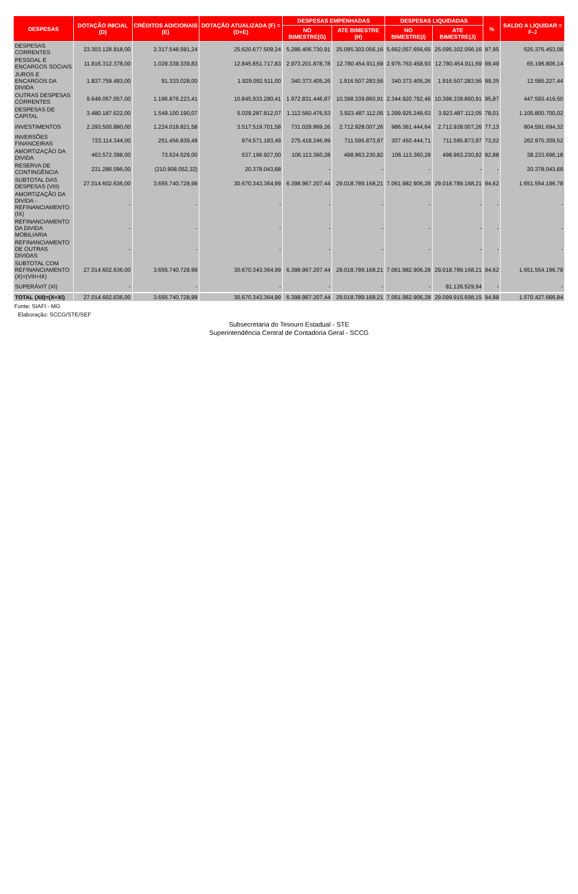| DESPESAS | DOTAÇÃO INICIAL (D) | CRÉDITOS ADICIONAIS (E) | DOTAÇÃO ATUALIZADA (F) = (D+E) | DESPESAS EMPENHADAS | | DESPESAS LIQUIDADAS | | % | SALDO A LIQUIDAR = F-J |
| --- | --- | --- | --- | --- | --- | --- | --- | --- | --- |
| | | | | NO BIMESTRE(G) | ATE BIMESTRE (H) | NO BIMESTRE(I) | ATE BIMESTRE(J) | | |
| DESPESAS CORRENTES | 23.303.128.918,00 | 2.317.548.591,24 | 25.620.677.509,24 | 5.286.406.730,91 | 25.095.302.056,16 | 5.662.057.656,65 | 25.095.302.056,16 | 97,95 | 525.375.453,08 |
| PESSOAL E ENCARGOS SOCIAIS | 11.816.312.378,00 | 1.029.339.339,83 | 12.845.651.717,83 | 2.973.201.878,78 | 12.780.454.911,69 | 2.976.763.458,93 | 12.780.454.911,69 | 99,49 | 65.196.806,14 |
| JUROS E ENCARGOS DA DIVIDA | 1.837.759.483,00 | 91.333.028,00 | 1.929.092.511,00 | 340.373.405,26 | 1.916.507.283,56 | 340.373.405,26 | 1.916.507.283,56 | 99,35 | 12.585.227,44 |
| OUTRAS DESPESAS CORRENTES | 9.649.057.057,00 | 1.196.876.223,41 | 10.845.933.280,41 | 1.972.831.446,87 | 10.398.339.860,91 | 2.344.920.792,46 | 10.398.339.860,91 | 95,87 | 447.593.419,50 |
| DESPESAS DE CAPITAL | 3.480.187.622,00 | 1.549.100.190,07 | 5.029.287.812,07 | 1.112.560.476,53 | 3.923.487.112,05 | 1.399.925.249,63 | 3.923.487.112,05 | 78,01 | 1.105.800.700,02 |
| INVESTIMENTOS | 2.293.500.880,00 | 1.224.018.821,58 | 3.517.519.701,58 | 731.028.869,26 | 2.712.928.007,26 | 986.361.444,64 | 2.712.928.007,26 | 77,13 | 804.591.694,32 |
| INVERSÕES FINANCEIRAS | 723.114.344,00 | 251.456.839,49 | 974.571.183,49 | 275.418.246,99 | 711.595.873,97 | 307.450.444,71 | 711.595.873,97 | 73,02 | 262.975.309,52 |
| AMORTIZAÇÃO DA DIVIDA | 463.572.398,00 | 73.624.529,00 | 537.196.927,00 | 106.113.360,28 | 498.963.230,82 | 106.113.360,28 | 498.963.230,82 | 92,88 | 38.233.696,18 |
| RESERVA DE CONTINGÊNCIA | 231.286.096,00 | (210.908.052,32) | 20.378.043,68 | - | - | - | - | - | 20.378.043,68 |
| SUBTOTAL DAS DESPESAS (VIII) | 27.014.602.636,00 | 3.655.740.728,99 | 30.670.343.364,99 | 6.398.967.207,44 | 29.018.789.168,21 | 7.061.982.906,28 | 29.018.789.168,21 | 94,62 | 1.651.554.196,78 |
| AMORTIZAÇÃO DA DIVIDA - REFINANCIAMENTO (IX) | - | - | - | - | - | - | - | - | - |
| REFINANCIAMENTO DA DIVIDA MOBILIARIA | - | - | - | - | - | - | - | - | - |
| REFINANCIAMENTO DE OUTRAS DIVIDAS | - | - | - | - | - | - | - | - | - |
| SUBTOTAL COM REFINANCIAMENTO (X)=(VIII+IX) | 27.014.602.636,00 | 3.655.740.728,99 | 30.670.343.364,99 | 6.398.967.207,44 | 29.018.789.168,21 | 7.061.982.906,28 | 29.018.789.168,21 | 94,62 | 1.651.554.196,78 |
| SUPERÁVIT (XI) | - | - | - | - | - | - | 81.126.529,94 | - | - |
| TOTAL (XII)=(X+XI) | 27.014.602.636,00 | 3.655.740.728,99 | 30.670.343.364,99 | 6.398.967.207,44 | 29.018.789.168,21 | 7.061.982.906,28 | 29.099.915.698,15 | 94,88 | 1.570.427.666,84 |
Fonte: SIAFI - MG
Elaboração: SCCG/STE/SEF
Subsecretaria do Tesouro Estadual - STE
Superintendência Central de Contadoria Geral - SCCG